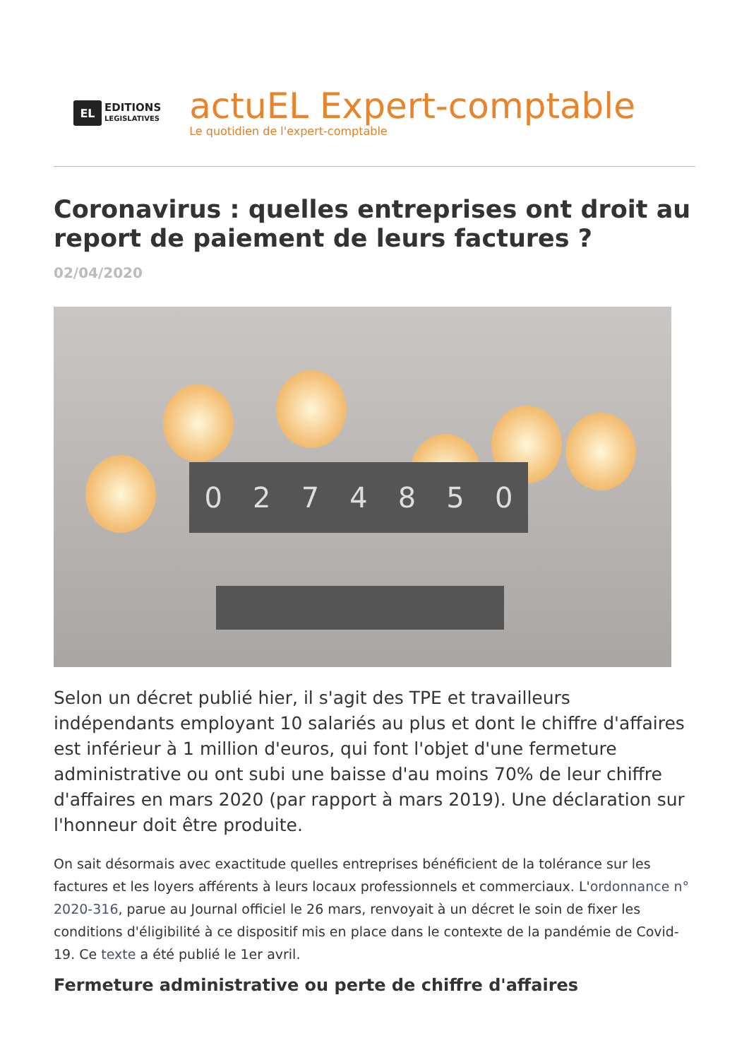EL
EDITIONS
LEGISLATIVES
actuEL Expert-comptable
Le quotidien de l'expert-comptable
Coronavirus : quelles entreprises ont droit au report de paiement de leurs factures ?
02/04/2020
0274850
Selon un décret publié hier, il s'agit des TPE et travailleurs indépendants employant 10 salariés au plus et dont le chiffre d'affaires est inférieur à 1 million d'euros, qui font l'objet d'une fermeture administrative ou ont subi une baisse d'au moins 70% de leur chiffre d'affaires en mars 2020 (par rapport à mars 2019). Une déclaration sur l'honneur doit être produite.
On sait désormais avec exactitude quelles entreprises bénéficient de la tolérance sur les factures et les loyers afférents à leurs locaux professionnels et commerciaux. L'ordonnance n° 2020-316, parue au Journal officiel le 26 mars, renvoyait à un décret le soin de fixer les conditions d'éligibilité à ce dispositif mis en place dans le contexte de la pandémie de Covid-19. Ce texte a été publié le 1er avril.
Fermeture administrative ou perte de chiffre d'affaires